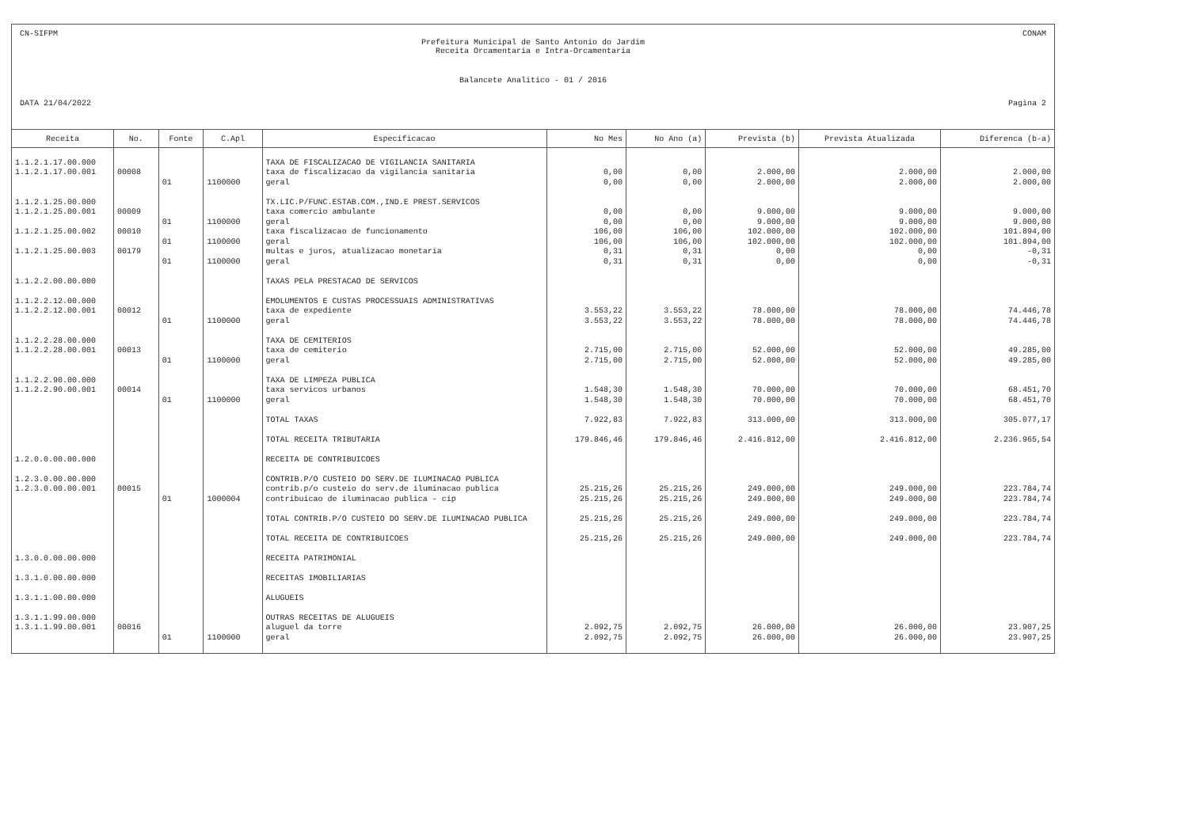CN-SIFPM CONAM
Prefeitura Municipal de Santo Antonio do Jardim
Receita Orcamentaria e Intra-Orcamentaria
Balancete Analitico - 01 / 2016
DATA 21/04/2022 Pagina 2
| Receita | No. | Fonte | C.Apl | Especificacao | No Mes | No Ano (a) | Prevista (b) | Prevista Atualizada | Diferenca (b-a) |
| --- | --- | --- | --- | --- | --- | --- | --- | --- | --- |
| 1.1.2.1.17.00.000 | | | | TAXA DE FISCALIZACAO DE VIGILANCIA SANITARIA | | | | | |
| 1.1.2.1.17.00.001 | 00008 | | | taxa de fiscalizacao da vigilancia sanitaria | 0,00 | 0,00 | 2.000,00 | 2.000,00 | 2.000,00 |
| | | 01 | 1100000 | geral | 0,00 | 0,00 | 2.000,00 | 2.000,00 | 2.000,00 |
| 1.1.2.1.25.00.000 | | | | TX.LIC.P/FUNC.ESTAB.COM.,IND.E PREST.SERVICOS | | | | | |
| 1.1.2.1.25.00.001 | 00009 | | | taxa comercio ambulante | 0,00 | 0,00 | 9.000,00 | 9.000,00 | 9.000,00 |
| | | 01 | 1100000 | geral | 0,00 | 0,00 | 9.000,00 | 9.000,00 | 9.000,00 |
| 1.1.2.1.25.00.002 | 00010 | | | taxa fiscalizacao de funcionamento | 106,00 | 106,00 | 102.000,00 | 102.000,00 | 101.894,00 |
| | | 01 | 1100000 | geral | 106,00 | 106,00 | 102.000,00 | 102.000,00 | 101.894,00 |
| 1.1.2.1.25.00.003 | 00179 | | | multas e juros, atualizacao monetaria | 0,31 | 0,31 | 0,00 | 0,00 | -0,31 |
| | | 01 | 1100000 | geral | 0,31 | 0,31 | 0,00 | 0,00 | -0,31 |
| 1.1.2.2.00.00.000 | | | | TAXAS PELA PRESTACAO DE SERVICOS | | | | | |
| 1.1.2.2.12.00.000 | | | | EMOLUMENTOS E CUSTAS PROCESSUAIS ADMINISTRATIVAS | | | | | |
| 1.1.2.2.12.00.001 | 00012 | | | taxa de expediente | 3.553,22 | 3.553,22 | 78.000,00 | 78.000,00 | 74.446,78 |
| | | 01 | 1100000 | geral | 3.553,22 | 3.553,22 | 78.000,00 | 78.000,00 | 74.446,78 |
| 1.1.2.2.28.00.000 | | | | TAXA DE CEMITERIOS | | | | | |
| 1.1.2.2.28.00.001 | 00013 | | | taxa de cemiterio | 2.715,00 | 2.715,00 | 52.000,00 | 52.000,00 | 49.285,00 |
| | | 01 | 1100000 | geral | 2.715,00 | 2.715,00 | 52.000,00 | 52.000,00 | 49.285,00 |
| 1.1.2.2.90.00.000 | | | | TAXA DE LIMPEZA PUBLICA | | | | | |
| 1.1.2.2.90.00.001 | 00014 | | | taxa servicos urbanos | 1.548,30 | 1.548,30 | 70.000,00 | 70.000,00 | 68.451,70 |
| | | 01 | 1100000 | geral | 1.548,30 | 1.548,30 | 70.000,00 | 70.000,00 | 68.451,70 |
| | | | | TOTAL TAXAS | 7.922,83 | 7.922,83 | 313.000,00 | 313.000,00 | 305.077,17 |
| | | | | TOTAL RECEITA TRIBUTARIA | 179.846,46 | 179.846,46 | 2.416.812,00 | 2.416.812,00 | 2.236.965,54 |
| 1.2.0.0.00.00.000 | | | | RECEITA DE CONTRIBUICOES | | | | | |
| 1.2.3.0.00.00.000 | | | | CONTRIB.P/O CUSTEIO DO SERV.DE ILUMINACAO PUBLICA | | | | | |
| 1.2.3.0.00.00.001 | 00015 | | | contrib.p/o custeio do serv.de iluminacao publica | 25.215,26 | 25.215,26 | 249.000,00 | 249.000,00 | 223.784,74 |
| | | 01 | 1000004 | contribuicao de iluminacao publica - cip | 25.215,26 | 25.215,26 | 249.000,00 | 249.000,00 | 223.784,74 |
| | | | | TOTAL CONTRIB.P/O CUSTEIO DO SERV.DE ILUMINACAO PUBLICA | 25.215,26 | 25.215,26 | 249.000,00 | 249.000,00 | 223.784,74 |
| | | | | TOTAL RECEITA DE CONTRIBUICOES | 25.215,26 | 25.215,26 | 249.000,00 | 249.000,00 | 223.784,74 |
| 1.3.0.0.00.00.000 | | | | RECEITA PATRIMONIAL | | | | | |
| 1.3.1.0.00.00.000 | | | | RECEITAS IMOBILIARIAS | | | | | |
| 1.3.1.1.00.00.000 | | | | ALUGUEIS | | | | | |
| 1.3.1.1.99.00.000 | | | | OUTRAS RECEITAS DE ALUGUEIS | | | | | |
| 1.3.1.1.99.00.001 | 00016 | | | aluguel da torre | 2.092,75 | 2.092,75 | 26.000,00 | 26.000,00 | 23.907,25 |
| | | 01 | 1100000 | geral | 2.092,75 | 2.092,75 | 26.000,00 | 26.000,00 | 23.907,25 |